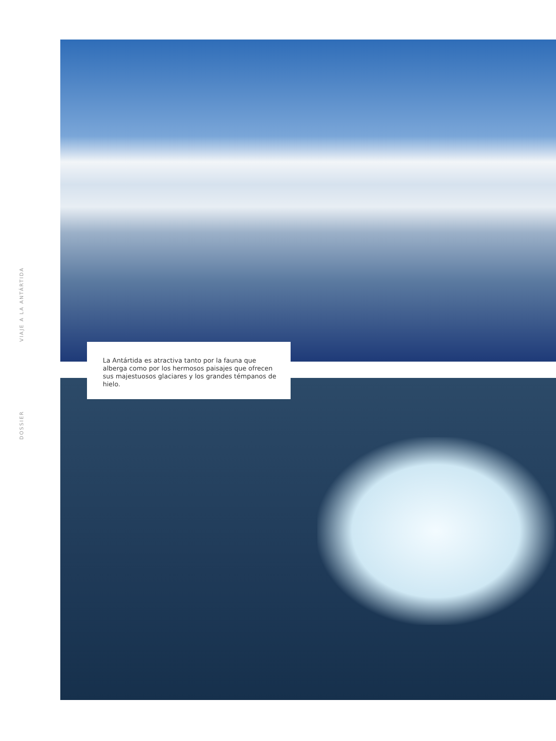DOSSIER VIAJE A LA ANTÁRTIDA
La Antártida es atractiva tanto por la fauna que alberga como por los hermosos paisajes que ofrecen sus majestuosos glaciares y los grandes témpanos de hielo.